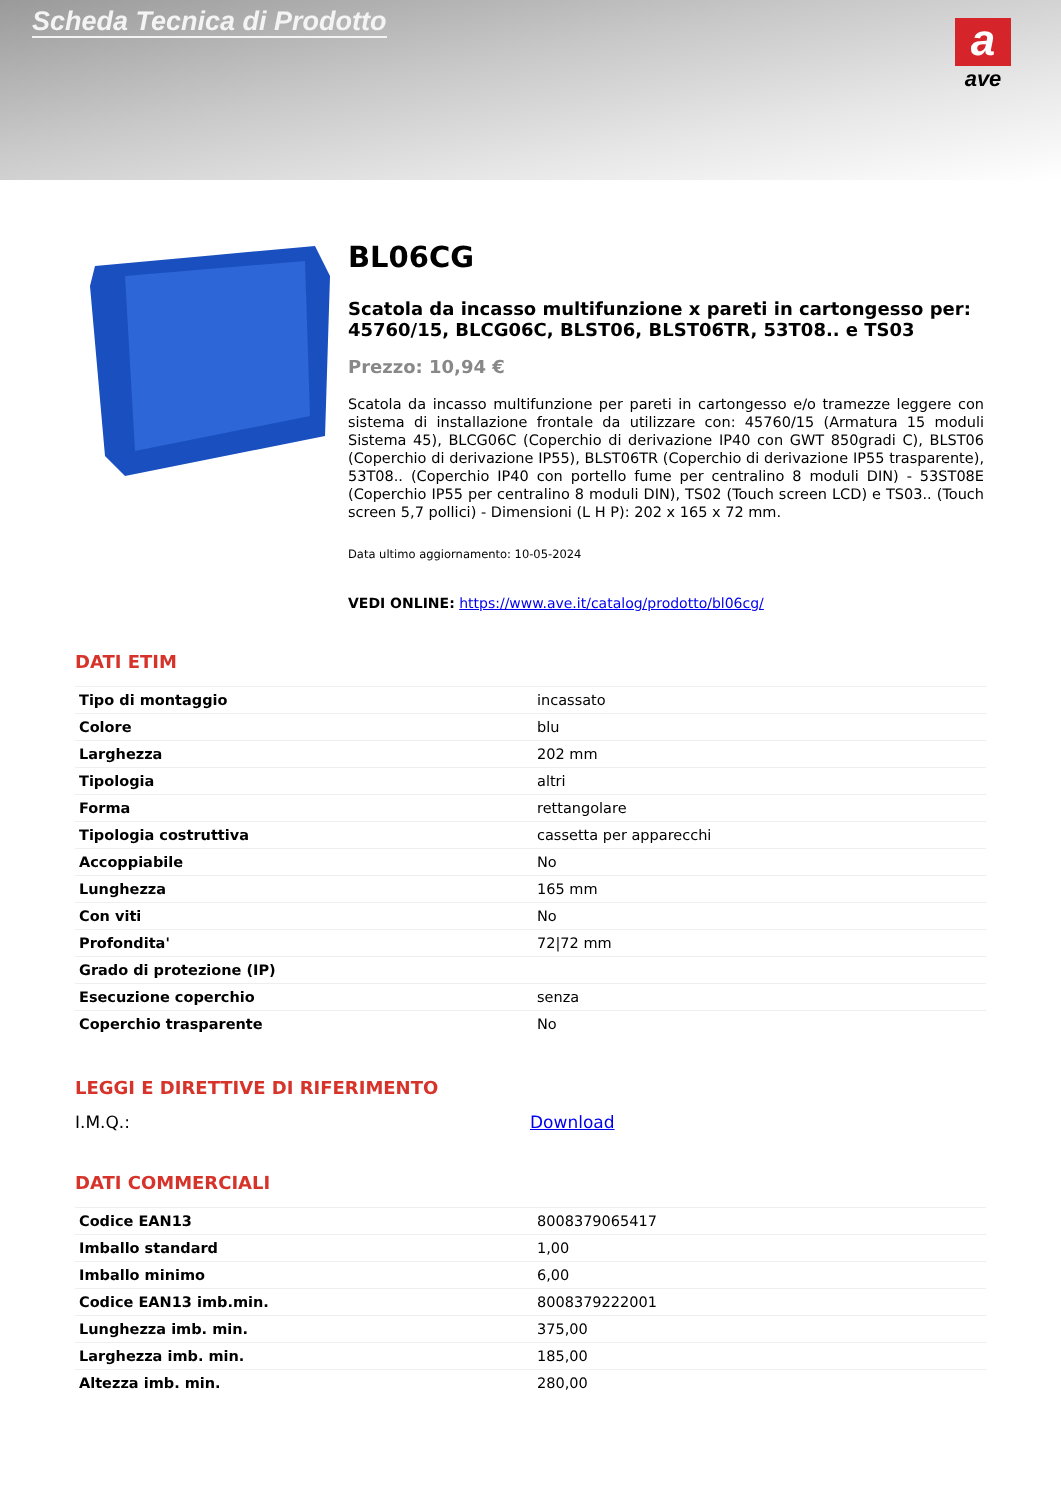Scheda Tecnica di Prodotto
a
ave
BL06CG
Scatola da incasso multifunzione x pareti in cartongesso per: 45760/15, BLCG06C, BLST06, BLST06TR, 53T08.. e TS03
Prezzo: 10,94 €
Scatola da incasso multifunzione per pareti in cartongesso e/o tramezze leggere con sistema di installazione frontale da utilizzare con: 45760/15 (Armatura 15 moduli Sistema 45), BLCG06C (Coperchio di derivazione IP40 con GWT 850gradi C), BLST06 (Coperchio di derivazione IP55), BLST06TR (Coperchio di derivazione IP55 trasparente), 53T08.. (Coperchio IP40 con portello fume per centralino 8 moduli DIN) - 53ST08E (Coperchio IP55 per centralino 8 moduli DIN), TS02 (Touch screen LCD) e TS03.. (Touch screen 5,7 pollici) - Dimensioni (L H P): 202 x 165 x 72 mm.
Data ultimo aggiornamento: 10-05-2024
VEDI ONLINE: https://www.ave.it/catalog/prodotto/bl06cg/
DATI ETIM
| Tipo di montaggio | incassato |
| Colore | blu |
| Larghezza | 202 mm |
| Tipologia | altri |
| Forma | rettangolare |
| Tipologia costruttiva | cassetta per apparecchi |
| Accoppiabile | No |
| Lunghezza | 165 mm |
| Con viti | No |
| Profondita' | 72/72 mm |
| Grado di protezione (IP) | |
| Esecuzione coperchio | senza |
| Coperchio trasparente | No |
LEGGI E DIRETTIVE DI RIFERIMENTO
I.M.Q.: Download
DATI COMMERCIALI
| Codice EAN13 | 8008379065417 |
| Imballo standard | 1,00 |
| Imballo minimo | 6,00 |
| Codice EAN13 imb.min. | 8008379222001 |
| Lunghezza imb. min. | 375,00 |
| Larghezza imb. min. | 185,00 |
| Altezza imb. min. | 280,00 |